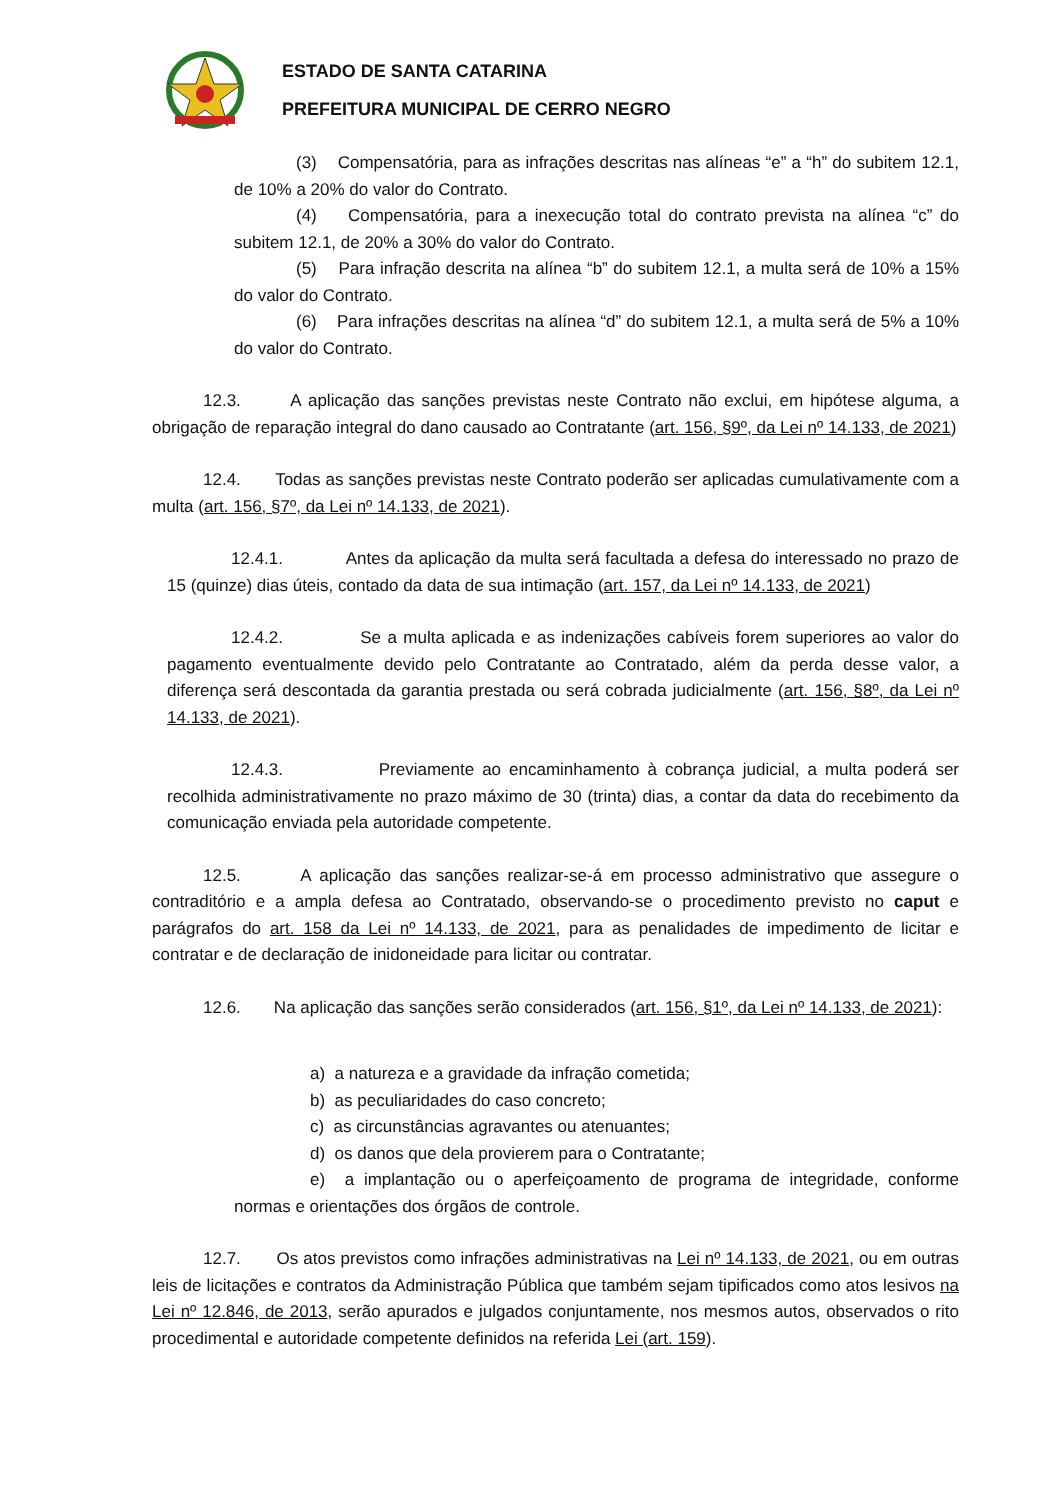ESTADO DE SANTA CATARINA
PREFEITURA MUNICIPAL DE CERRO NEGRO
(3) Compensatória, para as infrações descritas nas alíneas “e” a “h” do subitem 12.1, de 10% a 20% do valor do Contrato.
(4) Compensatória, para a inexecução total do contrato prevista na alínea “c” do subitem 12.1, de 20% a 30% do valor do Contrato.
(5) Para infração descrita na alínea “b” do subitem 12.1, a multa será de 10% a 15% do valor do Contrato.
(6) Para infrações descritas na alínea “d” do subitem 12.1, a multa será de 5% a 10% do valor do Contrato.
12.3. A aplicação das sanções previstas neste Contrato não exclui, em hipótese alguma, a obrigação de reparação integral do dano causado ao Contratante (art. 156, §9º, da Lei nº 14.133, de 2021)
12.4. Todas as sanções previstas neste Contrato poderão ser aplicadas cumulativamente com a multa (art. 156, §7º, da Lei nº 14.133, de 2021).
12.4.1. Antes da aplicação da multa será facultada a defesa do interessado no prazo de 15 (quinze) dias úteis, contado da data de sua intimação (art. 157, da Lei nº 14.133, de 2021)
12.4.2. Se a multa aplicada e as indenizações cabíveis forem superiores ao valor do pagamento eventualmente devido pelo Contratante ao Contratado, além da perda desse valor, a diferença será descontada da garantia prestada ou será cobrada judicialmente (art. 156, §8º, da Lei nº 14.133, de 2021).
12.4.3. Previamente ao encaminhamento à cobrança judicial, a multa poderá ser recolhida administrativamente no prazo máximo de 30 (trinta) dias, a contar da data do recebimento da comunicação enviada pela autoridade competente.
12.5. A aplicação das sanções realizar-se-á em processo administrativo que assegure o contraditório e a ampla defesa ao Contratado, observando-se o procedimento previsto no caput e parágrafos do art. 158 da Lei nº 14.133, de 2021, para as penalidades de impedimento de licitar e contratar e de declaração de inidoneidade para licitar ou contratar.
12.6. Na aplicação das sanções serão considerados (art. 156, §1º, da Lei nº 14.133, de 2021):
a) a natureza e a gravidade da infração cometida;
b) as peculiaridades do caso concreto;
c) as circunstâncias agravantes ou atenuantes;
d) os danos que dela provierem para o Contratante;
e) a implantação ou o aperfeiçoamento de programa de integridade, conforme normas e orientações dos órgãos de controle.
12.7. Os atos previstos como infrações administrativas na Lei nº 14.133, de 2021, ou em outras leis de licitações e contratos da Administração Pública que também sejam tipificados como atos lesivos na Lei nº 12.846, de 2013, serão apurados e julgados conjuntamente, nos mesmos autos, observados o rito procedimental e autoridade competente definidos na referida Lei (art. 159).